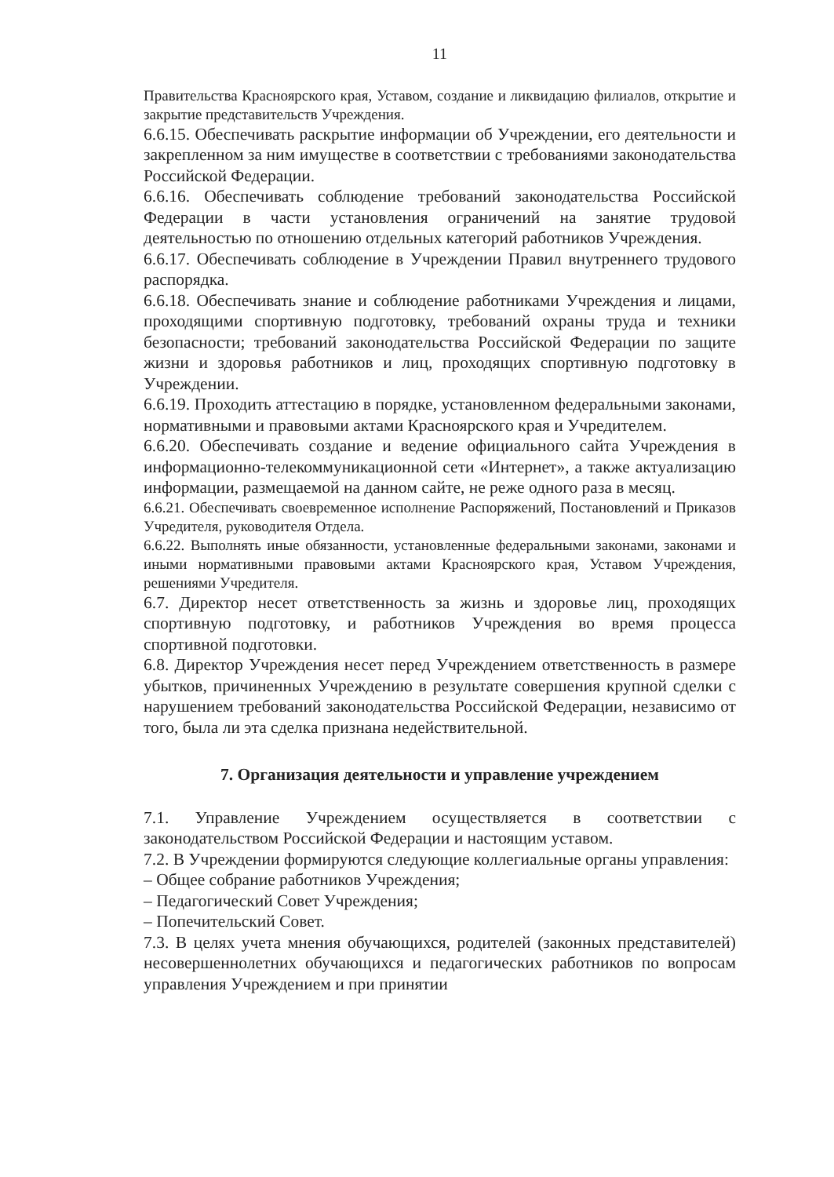11
Правительства Красноярского края, Уставом, создание и ликвидацию филиалов, открытие и закрытие представительств Учреждения.
6.6.15. Обеспечивать раскрытие информации об Учреждении, его деятельности и закрепленном за ним имуществе в соответствии с требованиями законодательства Российской Федерации.
6.6.16. Обеспечивать соблюдение требований законодательства Российской Федерации в части установления ограничений на занятие трудовой деятельностью по отношению отдельных категорий работников Учреждения.
6.6.17. Обеспечивать соблюдение в Учреждении Правил внутреннего трудового распорядка.
6.6.18. Обеспечивать знание и соблюдение работниками Учреждения и лицами, проходящими спортивную подготовку, требований охраны труда и техники безопасности; требований законодательства Российской Федерации по защите жизни и здоровья работников и лиц, проходящих спортивную подготовку в Учреждении.
6.6.19. Проходить аттестацию в порядке, установленном федеральными законами, нормативными и правовыми актами Красноярского края и Учредителем.
6.6.20. Обеспечивать создание и ведение официального сайта Учреждения в информационно-телекоммуникационной сети «Интернет», а также актуализацию информации, размещаемой на данном сайте, не реже одного раза в месяц.
6.6.21. Обеспечивать своевременное исполнение Распоряжений, Постановлений и Приказов Учредителя, руководителя Отдела.
6.6.22. Выполнять иные обязанности, установленные федеральными законами, законами и иными нормативными правовыми актами Красноярского края, Уставом Учреждения, решениями Учредителя.
6.7. Директор несет ответственность за жизнь и здоровье лиц, проходящих спортивную подготовку, и работников Учреждения во время процесса спортивной подготовки.
6.8. Директор Учреждения несет перед Учреждением ответственность в размере убытков, причиненных Учреждению в результате совершения крупной сделки с нарушением требований законодательства Российской Федерации, независимо от того, была ли эта сделка признана недействительной.
7. Организация деятельности и управление учреждением
7.1. Управление Учреждением осуществляется в соответствии с законодательством Российской Федерации и настоящим уставом.
7.2. В Учреждении формируются следующие коллегиальные органы управления:
– Общее собрание работников Учреждения;
– Педагогический Совет Учреждения;
– Попечительский Совет.
7.3. В целях учета мнения обучающихся, родителей (законных представителей) несовершеннолетних обучающихся и педагогических работников по вопросам управления Учреждением и при принятии